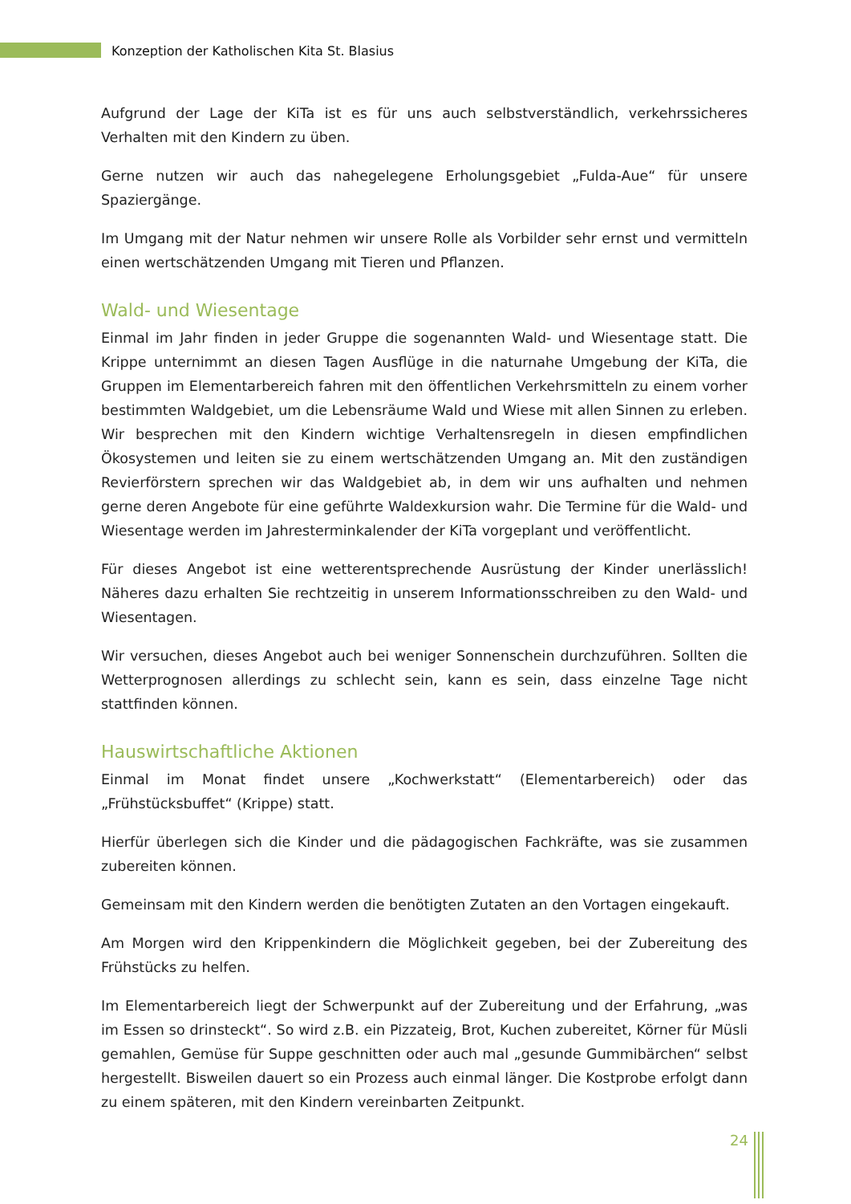Konzeption der Katholischen Kita St. Blasius
Aufgrund der Lage der KiTa ist es für uns auch selbstverständlich, verkehrssicheres Verhalten mit den Kindern zu üben.
Gerne nutzen wir auch das nahegelegene Erholungsgebiet „Fulda-Aue“ für unsere Spaziergänge.
Im Umgang mit der Natur nehmen wir unsere Rolle als Vorbilder sehr ernst und vermitteln einen wertschätzenden Umgang mit Tieren und Pflanzen.
Wald- und Wiesentage
Einmal im Jahr finden in jeder Gruppe die sogenannten Wald- und Wiesentage statt. Die Krippe unternimmt an diesen Tagen Ausflüge in die naturnahe Umgebung der KiTa, die Gruppen im Elementarbereich fahren mit den öffentlichen Verkehrsmitteln zu einem vorher bestimmten Waldgebiet, um die Lebensräume Wald und Wiese mit allen Sinnen zu erleben. Wir besprechen mit den Kindern wichtige Verhaltensregeln in diesen empfindlichen Ökosystemen und leiten sie zu einem wertschätzenden Umgang an. Mit den zuständigen Revierförstern sprechen wir das Waldgebiet ab, in dem wir uns aufhalten und nehmen gerne deren Angebote für eine geführte Waldexkursion wahr. Die Termine für die Wald- und Wiesentage werden im Jahresterminkalender der KiTa vorgeplant und veröffentlicht.
Für dieses Angebot ist eine wetterentsprechende Ausrüstung der Kinder unerlässlich! Näheres dazu erhalten Sie rechtzeitig in unserem Informationsschreiben zu den Wald- und Wiesentagen.
Wir versuchen, dieses Angebot auch bei weniger Sonnenschein durchzuführen. Sollten die Wetterprognosen allerdings zu schlecht sein, kann es sein, dass einzelne Tage nicht stattfinden können.
Hauswirtschaftliche Aktionen
Einmal im Monat findet unsere „Kochwerkstatt“ (Elementarbereich) oder das „Frühstücksbuffet“ (Krippe) statt.
Hierfür überlegen sich die Kinder und die pädagogischen Fachkräfte, was sie zusammen zubereiten können.
Gemeinsam mit den Kindern werden die benötigten Zutaten an den Vortagen eingekauft.
Am Morgen wird den Krippenkindern die Möglichkeit gegeben, bei der Zubereitung des Frühstücks zu helfen.
Im Elementarbereich liegt der Schwerpunkt auf der Zubereitung und der Erfahrung, „was im Essen so drinsteckt“. So wird z.B. ein Pizzateig, Brot, Kuchen zubereitet, Körner für Müsli gemahlen, Gemüse für Suppe geschnitten oder auch mal „gesunde Gummibärchen“ selbst hergestellt. Bisweilen dauert so ein Prozess auch einmal länger. Die Kostprobe erfolgt dann zu einem späteren, mit den Kindern vereinbarten Zeitpunkt.
24